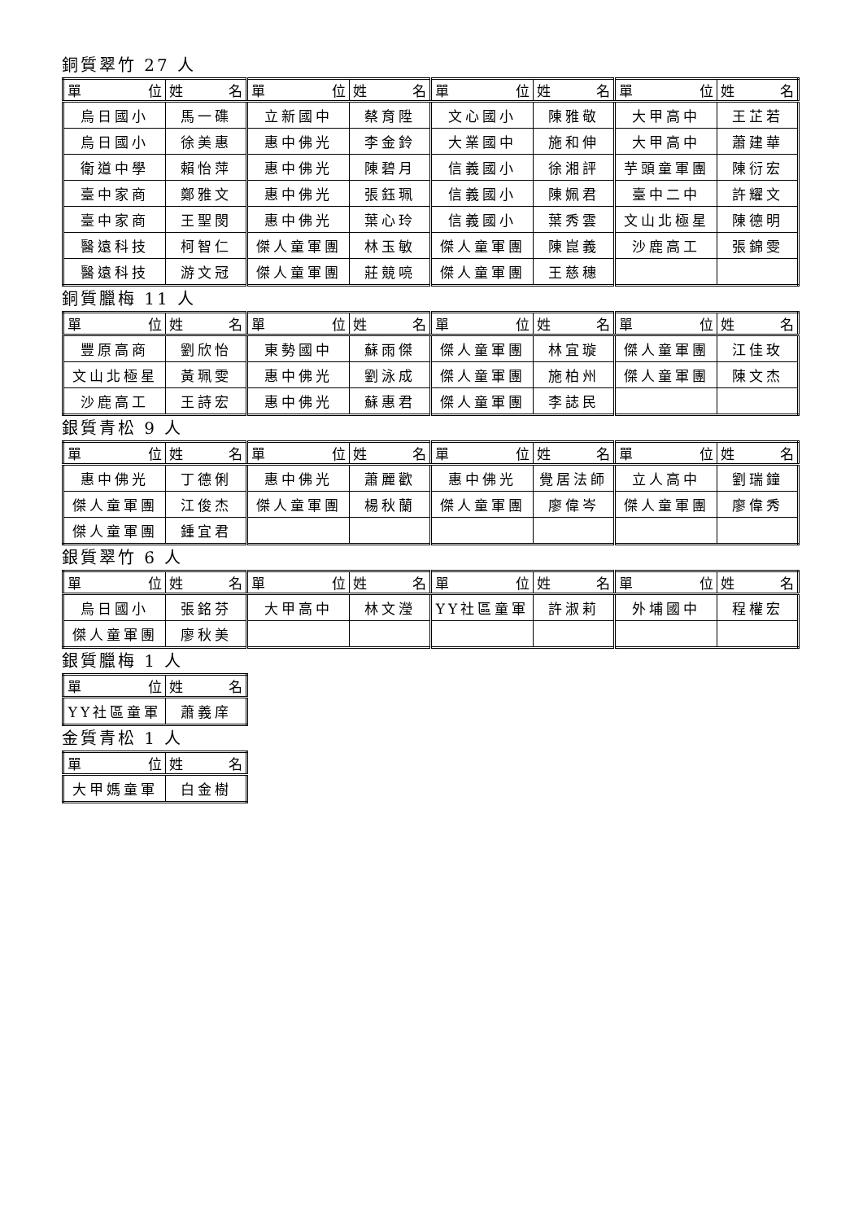銅質翠竹 27 人
| 單 位 | 姓 名 | 單 位 | 姓 名 | 單 位 | 姓 名 | 單 位 | 姓 名 |
| --- | --- | --- | --- | --- | --- | --- | --- |
| 烏日國小 | 馬一磼 | 立新國中 | 蔡育陞 | 文心國小 | 陳雅敬 | 大甲高中 | 王芷若 |
| 烏日國小 | 徐美惠 | 惠中佛光 | 李金鈴 | 大業國中 | 施和伸 | 大甲高中 | 蕭建華 |
| 衛道中學 | 賴怡萍 | 惠中佛光 | 陳碧月 | 信義國小 | 徐湘評 | 芋頭童軍團 | 陳衍宏 |
| 臺中家商 | 鄭雅文 | 惠中佛光 | 張鈺珮 | 信義國小 | 陳姵君 | 臺中二中 | 許耀文 |
| 臺中家商 | 王聖閔 | 惠中佛光 | 葉心玲 | 信義國小 | 葉秀雲 | 文山北極星 | 陳德明 |
| 醫遠科技 | 柯智仁 | 傑人童軍團 | 林玉敏 | 傑人童軍團 | 陳崑義 | 沙鹿高工 | 張錦雯 |
| 醫遠科技 | 游文冠 | 傑人童軍團 | 莊競喨 | 傑人童軍團 | 王慈穗 | | |
銅質臘梅 11 人
| 單 位 | 姓 名 | 單 位 | 姓 名 | 單 位 | 姓 名 | 單 位 | 姓 名 |
| --- | --- | --- | --- | --- | --- | --- | --- |
| 豐原高商 | 劉欣怡 | 東勢國中 | 蘇雨傑 | 傑人童軍團 | 林宜璇 | 傑人童軍團 | 江佳玫 |
| 文山北極星 | 黃珮雯 | 惠中佛光 | 劉泳成 | 傑人童軍團 | 施柏州 | 傑人童軍團 | 陳文杰 |
| 沙鹿高工 | 王詩宏 | 惠中佛光 | 蘇惠君 | 傑人童軍團 | 李誌民 | | |
銀質青松 9 人
| 單 位 | 姓 名 | 單 位 | 姓 名 | 單 位 | 姓 名 | 單 位 | 姓 名 |
| --- | --- | --- | --- | --- | --- | --- | --- |
| 惠中佛光 | 丁德俐 | 惠中佛光 | 蕭麗歡 | 惠中佛光 | 覺居法師 | 立人高中 | 劉瑞鐘 |
| 傑人童軍團 | 江俊杰 | 傑人童軍團 | 楊秋蘭 | 傑人童軍團 | 廖偉岑 | 傑人童軍團 | 廖偉秀 |
| 傑人童軍團 | 鍾宜君 | | | | | | |
銀質翠竹 6 人
| 單 位 | 姓 名 | 單 位 | 姓 名 | 單 位 | 姓 名 | 單 位 | 姓 名 |
| --- | --- | --- | --- | --- | --- | --- | --- |
| 烏日國小 | 張銘芬 | 大甲高中 | 林文瀅 | YY社區童軍 | 許淑莉 | 外埔國中 | 程權宏 |
| 傑人童軍團 | 廖秋美 | | | | | | |
銀質臘梅 1 人
| 單 位 | 姓 名 |
| --- | --- |
| YY社區童軍 | 蕭義庠 |
金質青松 1 人
| 單 位 | 姓 名 |
| --- | --- |
| 大甲媽童軍 | 白金樹 |